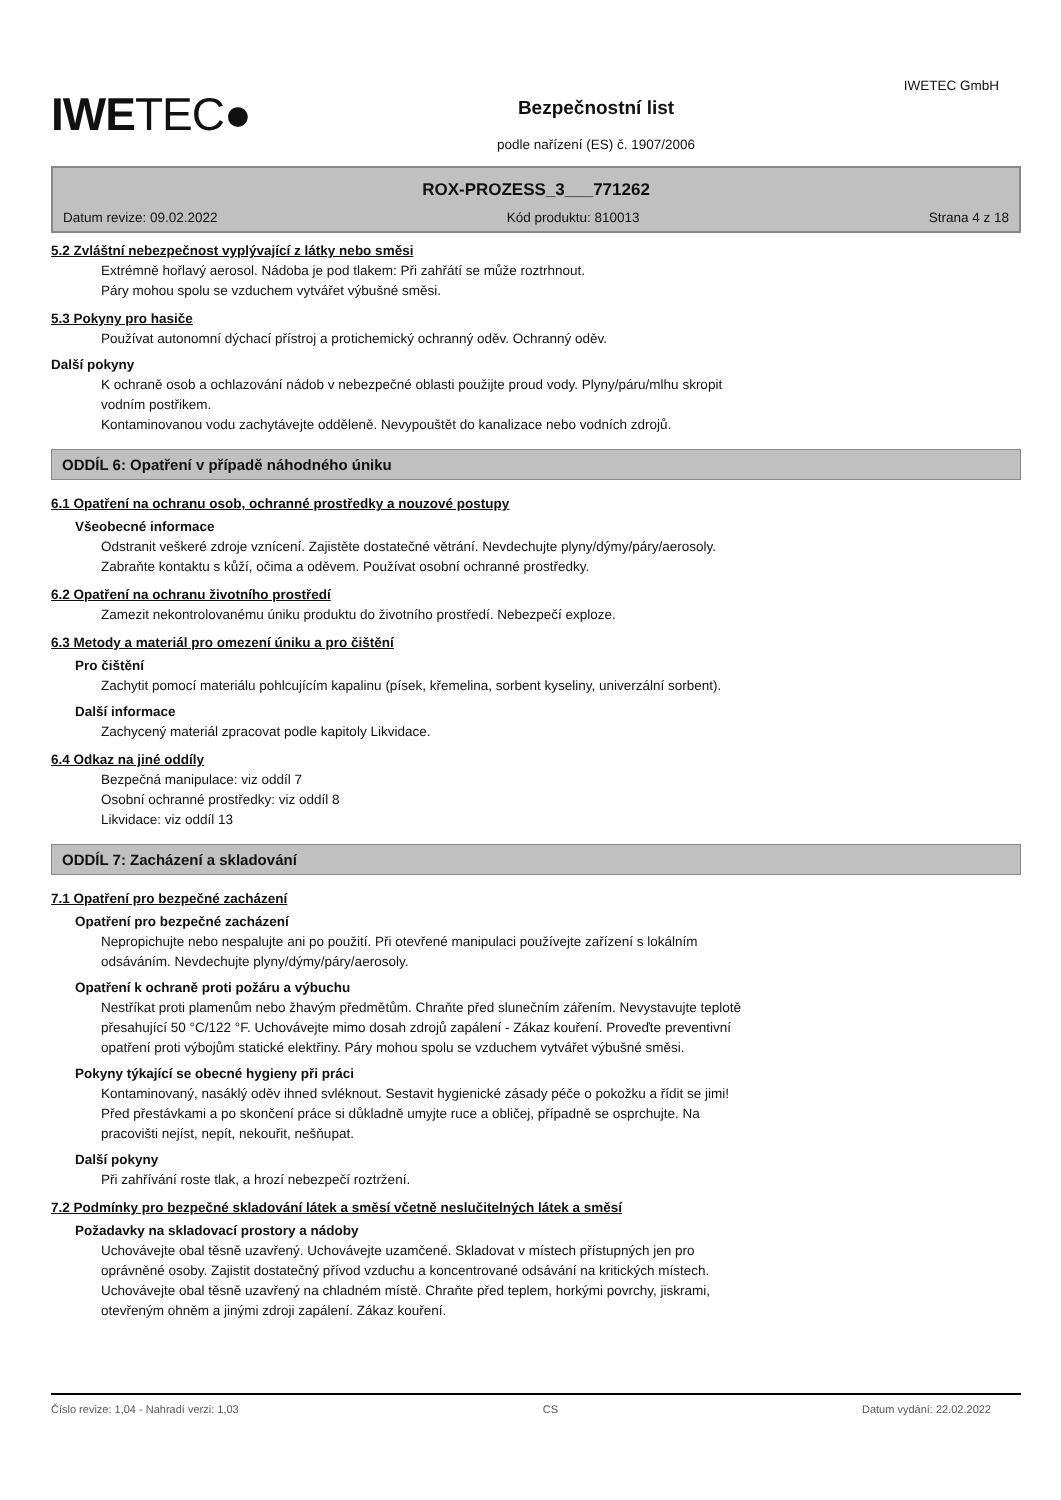IWETEC GmbH
IWETEC●
Bezpečnostní list
podle nařízení (ES) č. 1907/2006
ROX-PROZESS_3___771262
Datum revize: 09.02.2022 Kód produktu: 810013 Strana 4 z 18
5.2 Zvláštní nebezpečnost vyplývající z látky nebo směsi
Extrémně hořlavý aerosol. Nádoba je pod tlakem: Při zahřátí se může roztrhnout.
Páry mohou spolu se vzduchem vytvářet výbušné směsi.
5.3 Pokyny pro hasiče
Používat autonomní dýchací přístroj a protichemický ochranný oděv. Ochranný oděv.
Další pokyny
K ochraně osob a ochlazování nádob v nebezpečné oblasti použijte proud vody. Plyny/páru/mlhu skropit
vodním postřikem.
Kontaminovanou vodu zachytávejte odděleně. Nevypouštět do kanalizace nebo vodních zdrojů.
ODDÍL 6: Opatření v případě náhodného úniku
6.1 Opatření na ochranu osob, ochranné prostředky a nouzové postupy
Všeobecné informace
Odstranit veškeré zdroje vznícení. Zajistěte dostatečné větrání. Nevdechujte plyny/dýmy/páry/aerosoly.
Zabraňte kontaktu s kůží, očima a oděvem. Používat osobní ochranné prostředky.
6.2 Opatření na ochranu životního prostředí
Zamezit nekontrolovanému úniku produktu do životního prostředí. Nebezpečí exploze.
6.3 Metody a materiál pro omezení úniku a pro čištění
Pro čištění
Zachytit pomocí materiálu pohlcujícím kapalinu (písek, křemelina, sorbent kyseliny, univerzální sorbent).
Další informace
Zachycený materiál zpracovat podle kapitoly Likvidace.
6.4 Odkaz na jiné oddíly
Bezpečná manipulace: viz oddíl 7
Osobní ochranné prostředky: viz oddíl 8
Likvidace: viz oddíl 13
ODDÍL 7: Zacházení a skladování
7.1 Opatření pro bezpečné zacházení
Opatření pro bezpečné zacházení
Nepropichujte nebo nespalujte ani po použití. Při otevřené manipulaci používejte zařízení s lokálním
odsáváním. Nevdechujte plyny/dýmy/páry/aerosoly.
Opatření k ochraně proti požáru a výbuchu
Nestříkat proti plamenům nebo žhavým předmětům. Chraňte před slunečním zářením. Nevystavujte teplotě
přesahující 50 °C/122 °F. Uchovávejte mimo dosah zdrojů zapálení - Zákaz kouření. Proveďte preventivní
opatření proti výbojům statické elektřiny. Páry mohou spolu se vzduchem vytvářet výbušné směsi.
Pokyny týkající se obecné hygieny při práci
Kontaminovaný, nasáklý oděv ihned svléknout. Sestavit hygienické zásady péče o pokožku a řídit se jimi!
Před přestávkami a po skončení práce si důkladně umyjte ruce a obličej, případně se osprchujte. Na
pracovišti nejíst, nepít, nekouřit, nešňupat.
Další pokyny
Při zahřívání roste tlak, a hrozí nebezpečí roztržení.
7.2 Podmínky pro bezpečné skladování látek a směsí včetně neslučitelných látek a směsí
Požadavky na skladovací prostory a nádoby
Uchovávejte obal těsně uzavřený. Uchovávejte uzamčené. Skladovat v místech přístupných jen pro
oprávněné osoby. Zajistit dostatečný přívod vzduchu a koncentrované odsávání na kritických místech.
Uchovávejte obal těsně uzavřený na chladném místě. Chraňte před teplem, horkými povrchy, jiskrami,
otevřeným ohněm a jinými zdroji zapálení. Zákaz kouření.
Číslo revize: 1,04 - Nahradí verzi: 1,03 CS Datum vydání: 22.02.2022